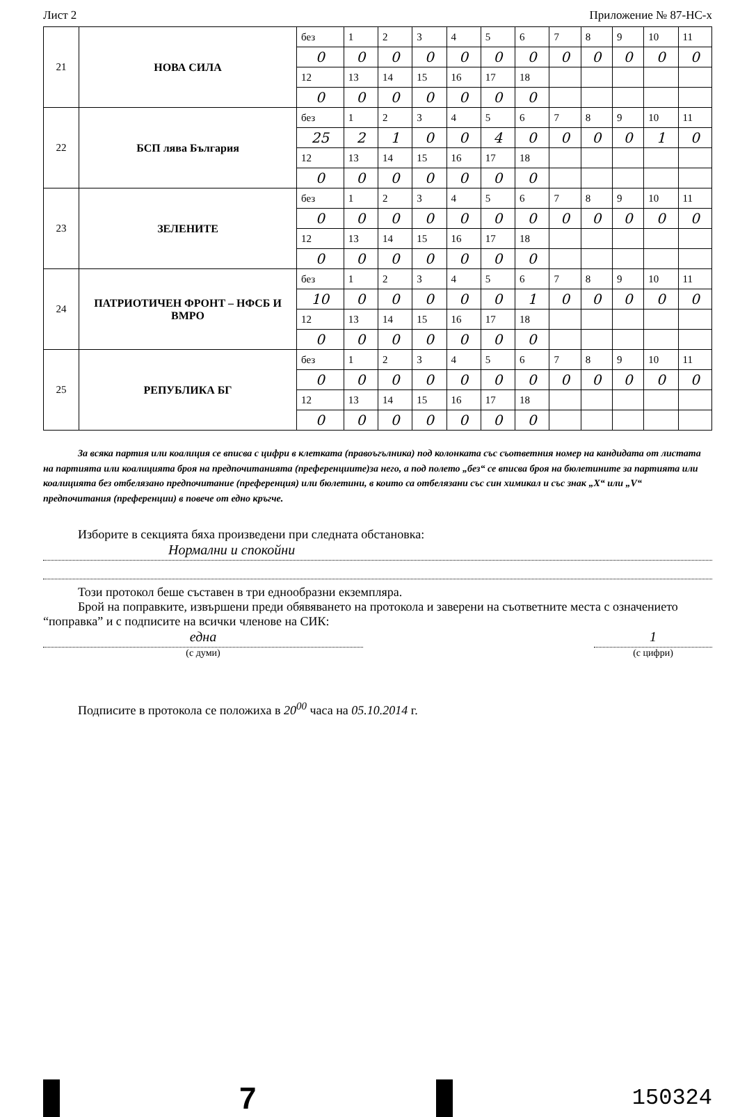Лист 2 Приложение № 87-НС-х
| 21 | НОВА СИЛА | без | 1 | 2 | 3 | 4 | 5 | 6 | 7 | 8 | 9 | 10 | 11 |
| | | 0 | 0 | 0 | 0 | 0 | 0 | 0 | 0 | 0 | 0 | 0 | 0 |
| | | 12 | 13 | 14 | 15 | 16 | 17 | 18 | | | | | |
| | | 0 | 0 | 0 | 0 | 0 | 0 | 0 | | | | | |
| 22 | БСП лява България | без | 1 | 2 | 3 | 4 | 5 | 6 | 7 | 8 | 9 | 10 | 11 |
| | | 25 | 2 | 1 | 0 | 0 | 4 | 0 | 0 | 0 | 0 | 1 | 0 |
| | | 12 | 13 | 14 | 15 | 16 | 17 | 18 | | | | | |
| | | 0 | 0 | 0 | 0 | 0 | 0 | 0 | | | | | |
| 23 | ЗЕЛЕНИТЕ | без | 1 | 2 | 3 | 4 | 5 | 6 | 7 | 8 | 9 | 10 | 11 |
| | | 0 | 0 | 0 | 0 | 0 | 0 | 0 | 0 | 0 | 0 | 0 | 0 |
| | | 12 | 13 | 14 | 15 | 16 | 17 | 18 | | | | | |
| | | 0 | 0 | 0 | 0 | 0 | 0 | 0 | | | | | |
| 24 | ПАТРИОТИЧЕН ФРОНТ – НФСБ И ВМРО | без | 1 | 2 | 3 | 4 | 5 | 6 | 7 | 8 | 9 | 10 | 11 |
| | | 10 | 0 | 0 | 0 | 0 | 0 | 1 | 0 | 0 | 0 | 0 | 0 |
| | | 12 | 13 | 14 | 15 | 16 | 17 | 18 | | | | | |
| | | 0 | 0 | 0 | 0 | 0 | 0 | 0 | | | | | |
| 25 | РЕПУБЛИКА БГ | без | 1 | 2 | 3 | 4 | 5 | 6 | 7 | 8 | 9 | 10 | 11 |
| | | 0 | 0 | 0 | 0 | 0 | 0 | 0 | 0 | 0 | 0 | 0 | 0 |
| | | 12 | 13 | 14 | 15 | 16 | 17 | 18 | | | | | |
| | | 0 | 0 | 0 | 0 | 0 | 0 | 0 | | | | | |
За всяка партия или коалиция се вписва с цифри в клетката (правоъгълника) под колонката със съответния номер на кандидата от листата на партията или коалицията броя на предпочитанията (преференциите)за него, а под полето „без“ се вписва броя на бюлетините за партията или коалицията без отбелязано предпочитание (преференция) или бюлетини, в които са отбелязани със син химикал и със знак „X“ или „V“ предпочитания (преференции) в повече от едно кръгче.
Изборите в секцията бяха произведени при следната обстановка:
Нормални и спокойни
Този протокол беше съставен в три еднообразни екземпляра.
Брой на поправките, извършени преди обявяването на протокола и заверени на съответните места с означението “поправка” и с подписите на всички членове на СИК:
една
(с думи)
1
(с цифри)
Подписите в протокола се положиха в 20<sup>00</sup> часа на 05.10.2014 г.
7
150324